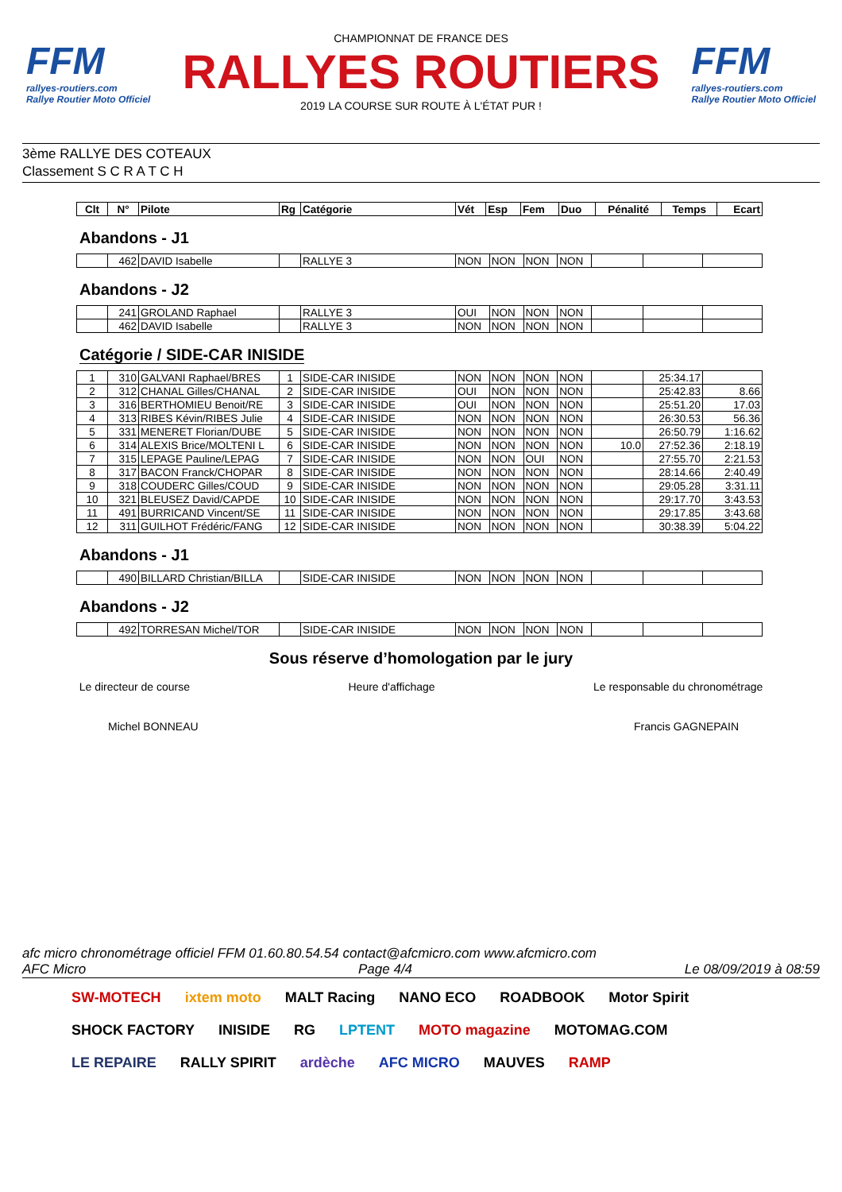FFM
rallyes-routiers.com
Rallye Routier Moto Officiel
CHAMPIONNAT DE FRANCE DES
RALLYES ROUTIERS
2019 LA COURSE SUR ROUTE À L'ÉTAT PUR !
FFM
rallyes-routiers.com
Rallye Routier Moto Officiel
3ème RALLYE DES COTEAUX
Classement S C R A T C H
| Clt | N° | Pilote | Rg | Catégorie | Vét | Esp | Fem | Duo | Pénalité | Temps | Ecart |
| --- | --- | --- | --- | --- | --- | --- | --- | --- | --- | --- | --- |
Abandons - J1
| | 462 | DAVID Isabelle | | RALLYE 3 | NON | NON | NON | NON | | | |
Abandons - J2
| | 241 | GROLAND Raphael | | RALLYE 3 | OUI | NON | NON | NON | | | |
| | 462 | DAVID Isabelle | | RALLYE 3 | NON | NON | NON | NON | | | |
Catégorie / SIDE-CAR INISIDE
| 1 | 310 | GALVANI Raphael/BRES | 1 | SIDE-CAR INISIDE | NON | NON | NON | NON | | 25:34.17 | |
| 2 | 312 | CHANAL Gilles/CHANAL | 2 | SIDE-CAR INISIDE | OUI | NON | NON | NON | | 25:42.83 | 8.66 |
| 3 | 316 | BERTHOMIEU Benoit/RE | 3 | SIDE-CAR INISIDE | OUI | NON | NON | NON | | 25:51.20 | 17.03 |
| 4 | 313 | RIBES Kévin/RIBES Julie | 4 | SIDE-CAR INISIDE | NON | NON | NON | NON | | 26:30.53 | 56.36 |
| 5 | 331 | MENERET Florian/DUBE | 5 | SIDE-CAR INISIDE | NON | NON | NON | NON | | 26:50.79 | 1:16.62 |
| 6 | 314 | ALEXIS Brice/MOLTENI L | 6 | SIDE-CAR INISIDE | NON | NON | NON | NON | 10.0 | 27:52.36 | 2:18.19 |
| 7 | 315 | LEPAGE Pauline/LEPAG | 7 | SIDE-CAR INISIDE | NON | NON | OUI | NON | | 27:55.70 | 2:21.53 |
| 8 | 317 | BACON Franck/CHOPAR | 8 | SIDE-CAR INISIDE | NON | NON | NON | NON | | 28:14.66 | 2:40.49 |
| 9 | 318 | COUDERC Gilles/COUD | 9 | SIDE-CAR INISIDE | NON | NON | NON | NON | | 29:05.28 | 3:31.11 |
| 10 | 321 | BLEUSEZ David/CAPDE | 10 | SIDE-CAR INISIDE | NON | NON | NON | NON | | 29:17.70 | 3:43.53 |
| 11 | 491 | BURRICAND Vincent/SE | 11 | SIDE-CAR INISIDE | NON | NON | NON | NON | | 29:17.85 | 3:43.68 |
| 12 | 311 | GUILHOT Frédéric/FANG | 12 | SIDE-CAR INISIDE | NON | NON | NON | NON | | 30:38.39 | 5:04.22 |
Abandons - J1
| | 490 | BILLARD Christian/BILLA | | SIDE-CAR INISIDE | NON | NON | NON | NON | | | |
Abandons - J2
| | 492 | TORRESAN Michel/TOR | | SIDE-CAR INISIDE | NON | NON | NON | NON | | | |
Sous réserve d’homologation par le jury
Le directeur de course Heure d'affichage Le responsable du chronométrage
Michel BONNEAU Francis GAGNEPAIN
afc micro chronométrage officiel FFM 01.60.80.54.54 contact@afcmicro.com www.afcmicro.com
AFC Micro Page 4/4 Le 08/09/2019 à 08:59
SW-MOTECH ixtem moto MALT Racing NANO ECO ROADBOOK Motor Spirit SHOCK FACTORY INISIDE RG LPTENT MOTO magazine MOTOMAG.COM LE REPAIRE RALLY SPIRIT ardèche AFC MICRO MAUVES RAMP